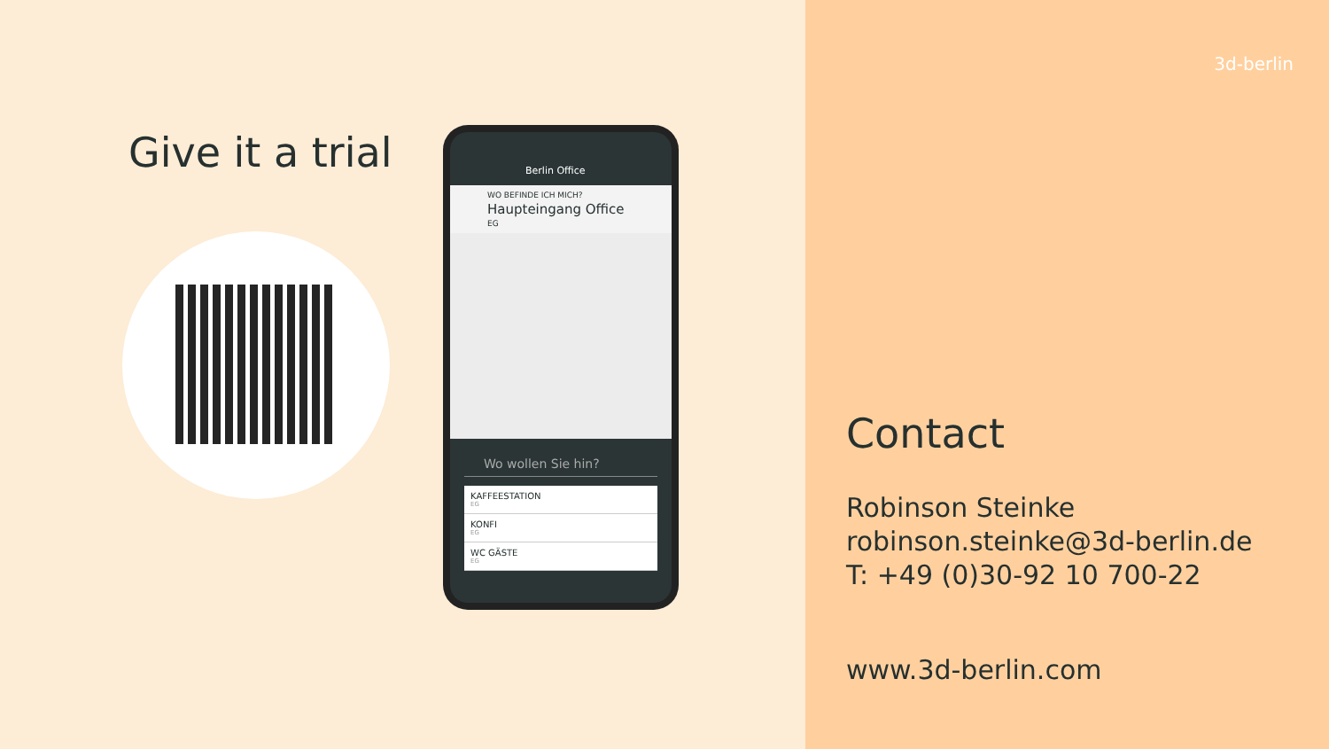Give it a trial
Berlin Office
WO BEFINDE ICH MICH?
Haupteingang Office
EG
Wo wollen Sie hin?
KAFFEESTATION
EG
KONFI
EG
WC GÄSTE
EG
3d-berlin
Contact
Robinson Steinke
robinson.steinke@3d-berlin.de
T: +49 (0)30-92 10 700-22
www.3d-berlin.com